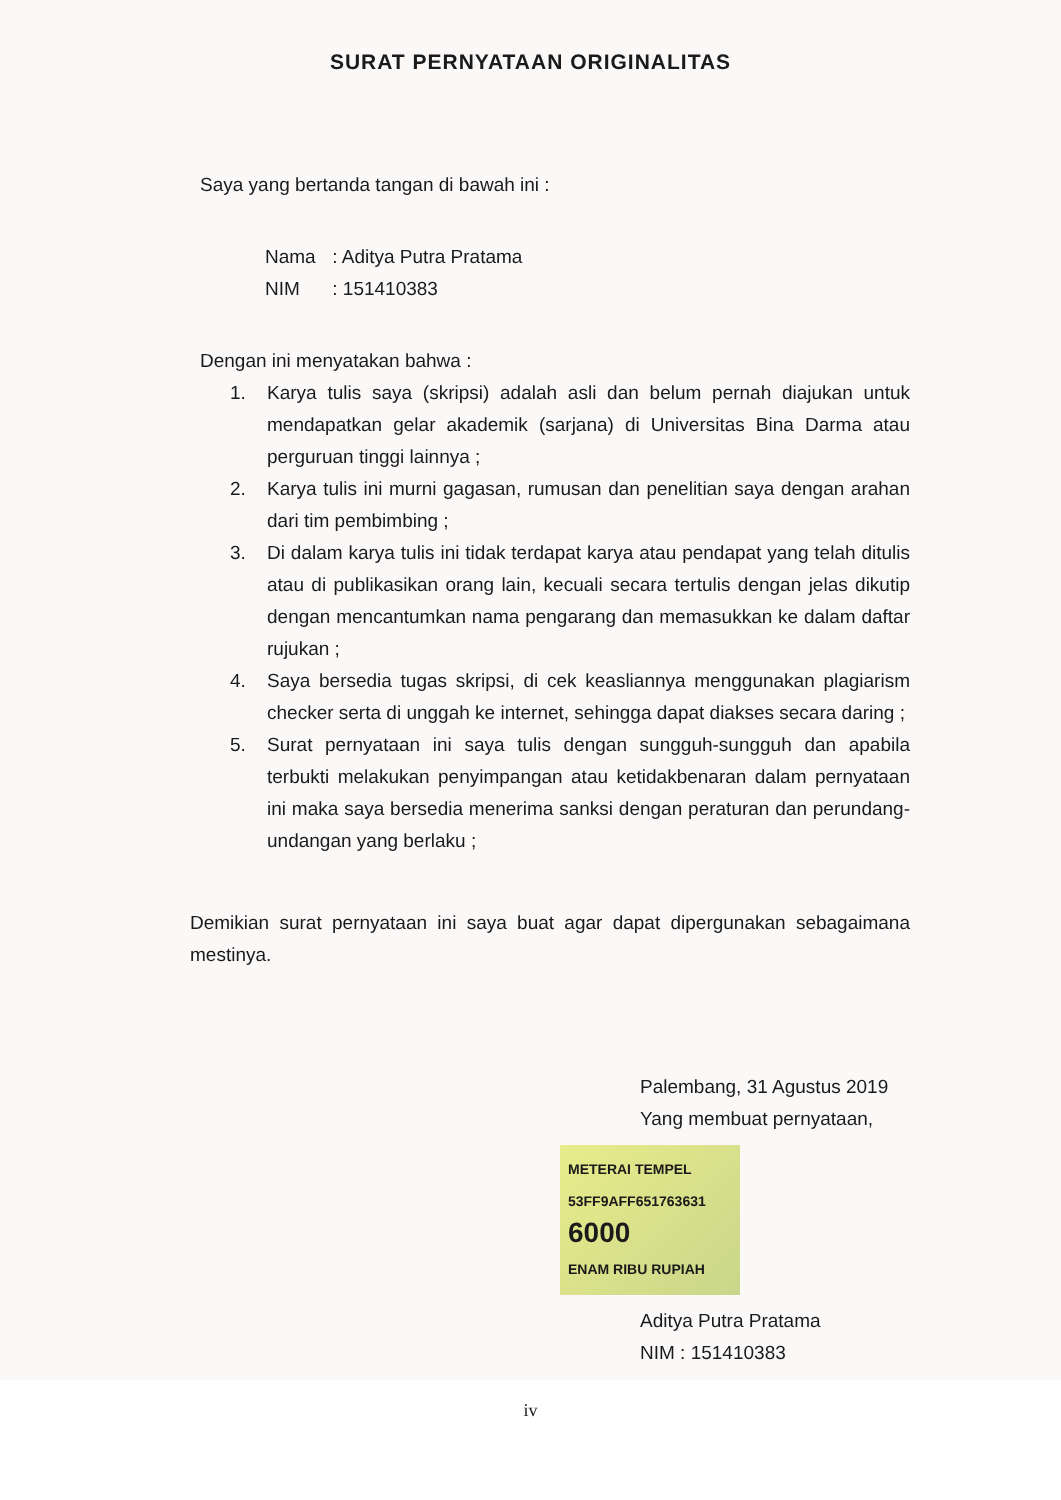SURAT PERNYATAAN ORIGINALITAS
Saya yang bertanda tangan di bawah ini :
Nama : Aditya Putra Pratama
NIM : 151410383
Dengan ini menyatakan bahwa :
1. Karya tulis saya (skripsi) adalah asli dan belum pernah diajukan untuk mendapatkan gelar akademik (sarjana) di Universitas Bina Darma atau perguruan tinggi lainnya ;
2. Karya tulis ini murni gagasan, rumusan dan penelitian saya dengan arahan dari tim pembimbing ;
3. Di dalam karya tulis ini tidak terdapat karya atau pendapat yang telah ditulis atau di publikasikan orang lain, kecuali secara tertulis dengan jelas dikutip dengan mencantumkan nama pengarang dan memasukkan ke dalam daftar rujukan ;
4. Saya bersedia tugas skripsi, di cek keasliannya menggunakan plagiarism checker serta di unggah ke internet, sehingga dapat diakses secara daring ;
5. Surat pernyataan ini saya tulis dengan sungguh-sungguh dan apabila terbukti melakukan penyimpangan atau ketidakbenaran dalam pernyataan ini maka saya bersedia menerima sanksi dengan peraturan dan perundang-undangan yang berlaku ;
Demikian surat pernyataan ini saya buat agar dapat dipergunakan sebagaimana mestinya.
Palembang, 31 Agustus 2019
Yang membuat pernyataan,
METERAI TEMPEL
53FF9AFF651763631
6000
ENAM RIBU RUPIAH
Aditya Putra Pratama
NIM : 151410383
iv